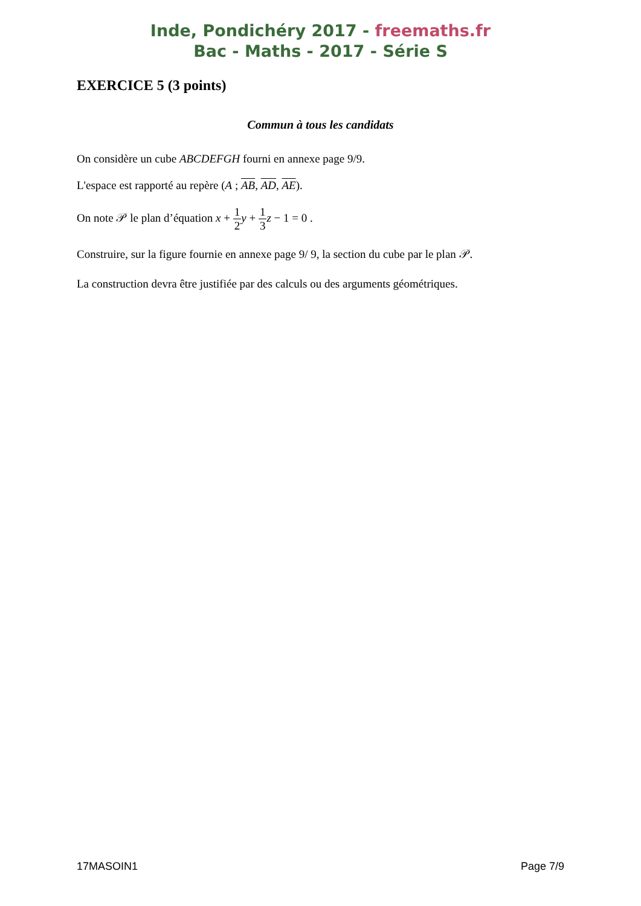Inde, Pondichéry 2017 - freemaths.fr
Bac - Maths - 2017 - Série S
EXERCICE 5 (3 points)
Commun à tous les candidats
On considère un cube ABCDEFGH fourni en annexe page 9/9.
L'espace est rapporté au repère (A ; AB, AD, AE).
On note 𝒫 le plan d’équation x + 1 2 y + 1 3 z − 1 = 0 .
Construire, sur la figure fournie en annexe page 9/ 9, la section du cube par le plan 𝒫.
La construction devra être justifiée par des calculs ou des arguments géométriques.
17MASOIN1 Page 7/9